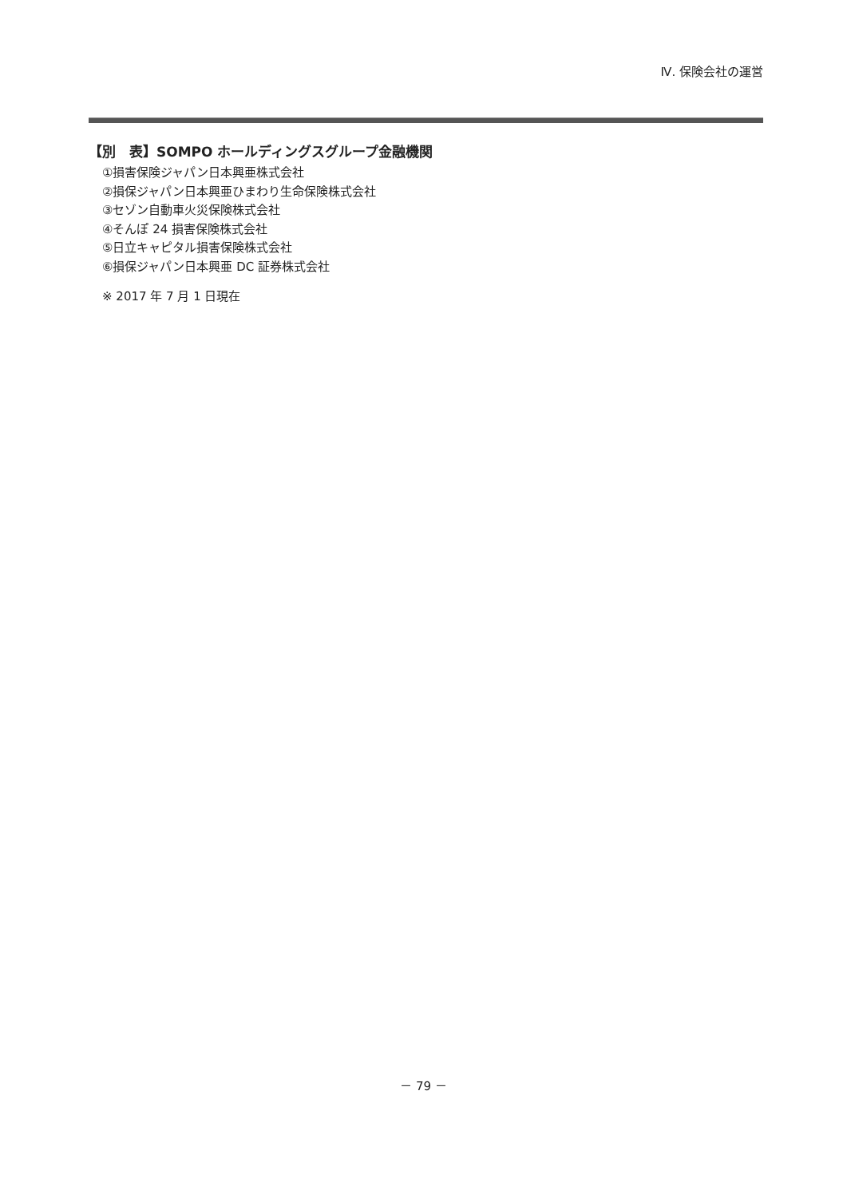Ⅳ. 保険会社の運営
【別　表】SOMPO ホールディングスグループ金融機関
①損害保険ジャパン日本興亜株式会社
②損保ジャパン日本興亜ひまわり生命保険株式会社
③セゾン自動車火災保険株式会社
④そんぽ 24 損害保険株式会社
⑤日立キャピタル損害保険株式会社
⑥損保ジャパン日本興亜 DC 証券株式会社
※ 2017 年 7 月 1 日現在
－ 79 －